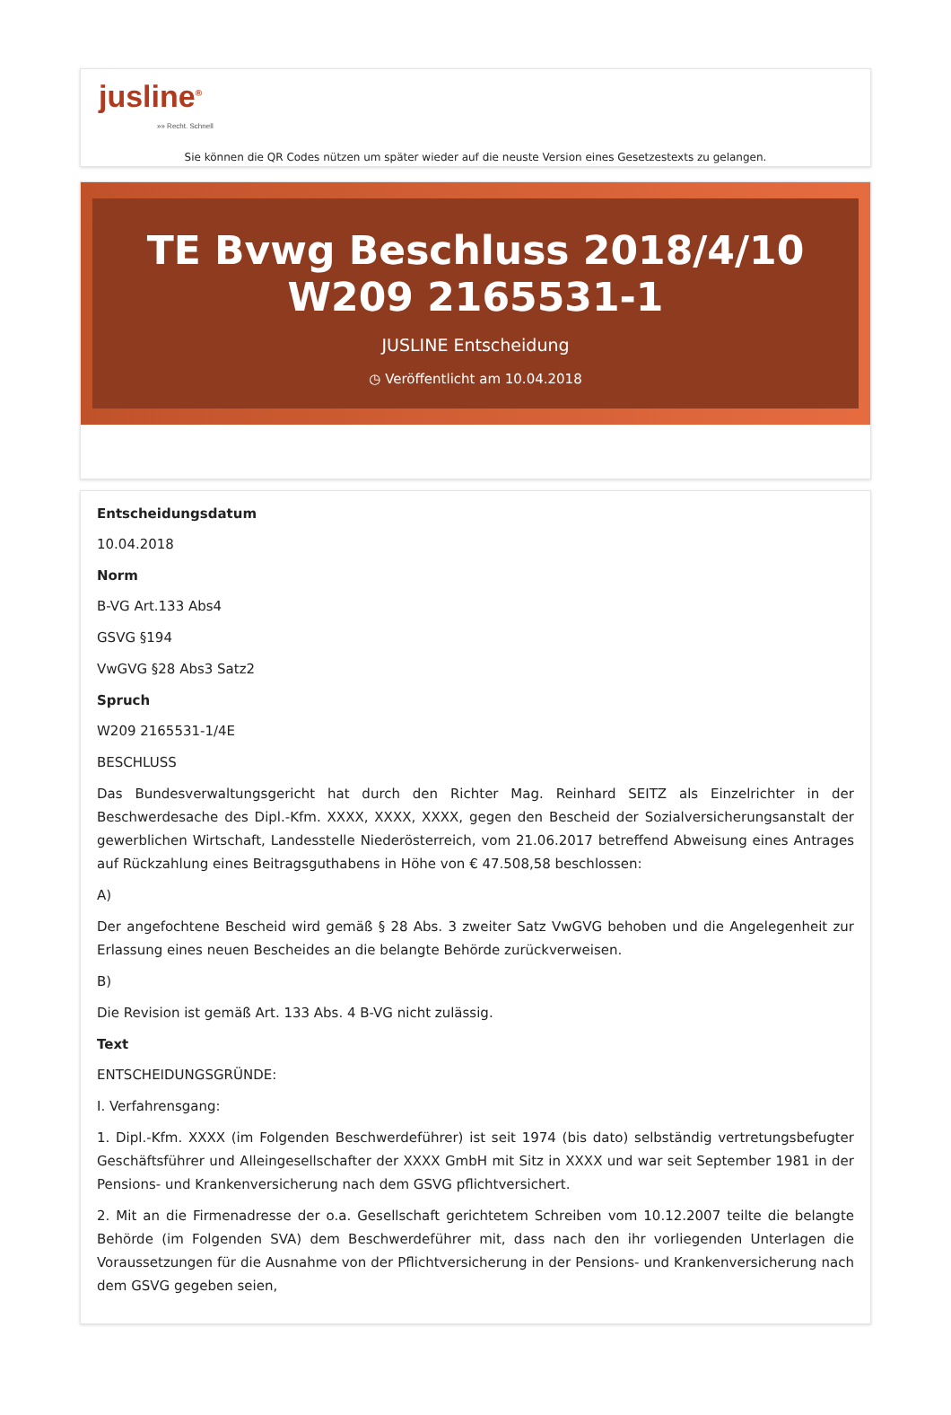jusline<sup>®</sup>
»» Recht. Schnell
Sie können die QR Codes nützen um später wieder auf die neuste Version eines Gesetzestexts zu gelangen.
TE Bvwg Beschluss 2018/4/10 W209 2165531-1
JUSLINE Entscheidung
◷ Veröffentlicht am 10.04.2018
Entscheidungsdatum
10.04.2018
Norm
B-VG Art.133 Abs4
GSVG §194
VwGVG §28 Abs3 Satz2
Spruch
W209 2165531-1/4E
BESCHLUSS
Das Bundesverwaltungsgericht hat durch den Richter Mag. Reinhard SEITZ als Einzelrichter in der Beschwerdesache des Dipl.-Kfm. XXXX, XXXX, XXXX, gegen den Bescheid der Sozialversicherungsanstalt der gewerblichen Wirtschaft, Landesstelle Niederösterreich, vom 21.06.2017 betreffend Abweisung eines Antrages auf Rückzahlung eines Beitragsguthabens in Höhe von € 47.508,58 beschlossen:
A)
Der angefochtene Bescheid wird gemäß § 28 Abs. 3 zweiter Satz VwGVG behoben und die Angelegenheit zur Erlassung eines neuen Bescheides an die belangte Behörde zurückverweisen.
B)
Die Revision ist gemäß Art. 133 Abs. 4 B-VG nicht zulässig.
Text
ENTSCHEIDUNGSGRÜNDE:
I. Verfahrensgang:
1. Dipl.-Kfm. XXXX (im Folgenden Beschwerdeführer) ist seit 1974 (bis dato) selbständig vertretungsbefugter Geschäftsführer und Alleingesellschafter der XXXX GmbH mit Sitz in XXXX und war seit September 1981 in der Pensions- und Krankenversicherung nach dem GSVG pflichtversichert.
2. Mit an die Firmenadresse der o.a. Gesellschaft gerichtetem Schreiben vom 10.12.2007 teilte die belangte Behörde (im Folgenden SVA) dem Beschwerdeführer mit, dass nach den ihr vorliegenden Unterlagen die Voraussetzungen für die Ausnahme von der Pflichtversicherung in der Pensions- und Krankenversicherung nach dem GSVG gegeben seien,